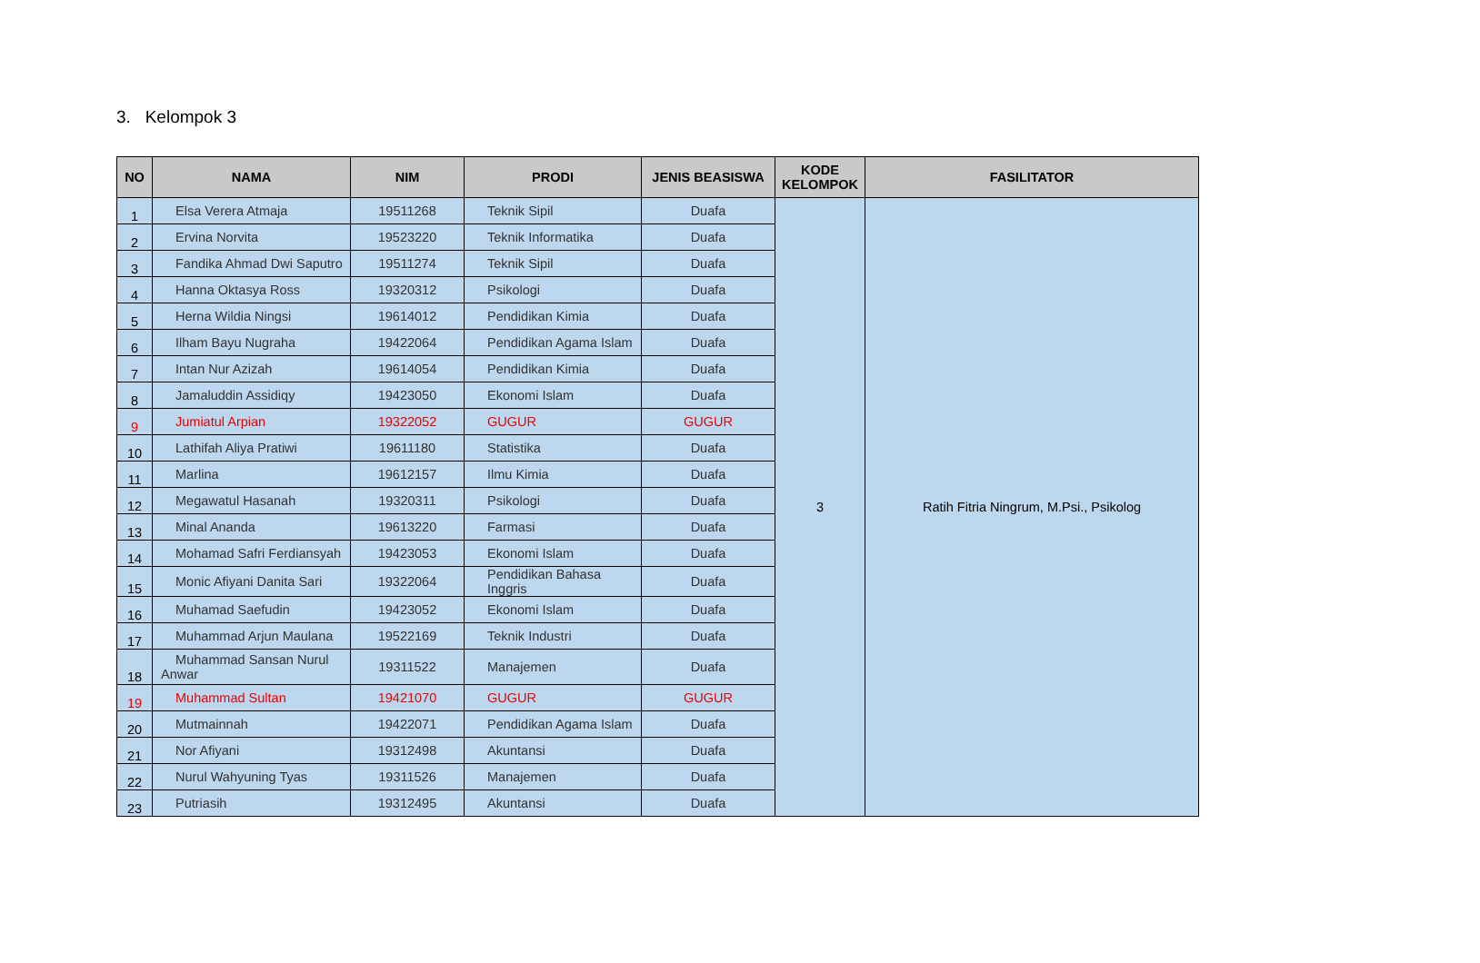3. Kelompok 3
| NO | NAMA | NIM | PRODI | JENIS BEASISWA | KODE KELOMPOK | FASILITATOR |
| --- | --- | --- | --- | --- | --- | --- |
| 1 | Elsa Verera Atmaja | 19511268 | Teknik Sipil | Duafa | 3 | Ratih Fitria Ningrum, M.Psi., Psikolog |
| 2 | Ervina Norvita | 19523220 | Teknik Informatika | Duafa | | |
| 3 | Fandika Ahmad Dwi Saputro | 19511274 | Teknik Sipil | Duafa | | |
| 4 | Hanna Oktasya Ross | 19320312 | Psikologi | Duafa | | |
| 5 | Herna Wildia Ningsi | 19614012 | Pendidikan Kimia | Duafa | | |
| 6 | Ilham Bayu Nugraha | 19422064 | Pendidikan Agama Islam | Duafa | | |
| 7 | Intan Nur Azizah | 19614054 | Pendidikan Kimia | Duafa | | |
| 8 | Jamaluddin Assidiqy | 19423050 | Ekonomi Islam | Duafa | | |
| 9 | Jumiatul Arpian | 19322052 | GUGUR | GUGUR | | |
| 10 | Lathifah Aliya Pratiwi | 19611180 | Statistika | Duafa | | |
| 11 | Marlina | 19612157 | Ilmu Kimia | Duafa | | |
| 12 | Megawatul Hasanah | 19320311 | Psikologi | Duafa | | |
| 13 | Minal Ananda | 19613220 | Farmasi | Duafa | | |
| 14 | Mohamad Safri Ferdiansyah | 19423053 | Ekonomi Islam | Duafa | | |
| 15 | Monic Afiyani Danita Sari | 19322064 | Pendidikan Bahasa Inggris | Duafa | | |
| 16 | Muhamad Saefudin | 19423052 | Ekonomi Islam | Duafa | | |
| 17 | Muhammad Arjun Maulana | 19522169 | Teknik Industri | Duafa | | |
| 18 | Muhammad Sansan Nurul Anwar | 19311522 | Manajemen | Duafa | | |
| 19 | Muhammad Sultan | 19421070 | GUGUR | GUGUR | | |
| 20 | Mutmainnah | 19422071 | Pendidikan Agama Islam | Duafa | | |
| 21 | Nor Afiyani | 19312498 | Akuntansi | Duafa | | |
| 22 | Nurul Wahyuning Tyas | 19311526 | Manajemen | Duafa | | |
| 23 | Putriasih | 19312495 | Akuntansi | Duafa | | |